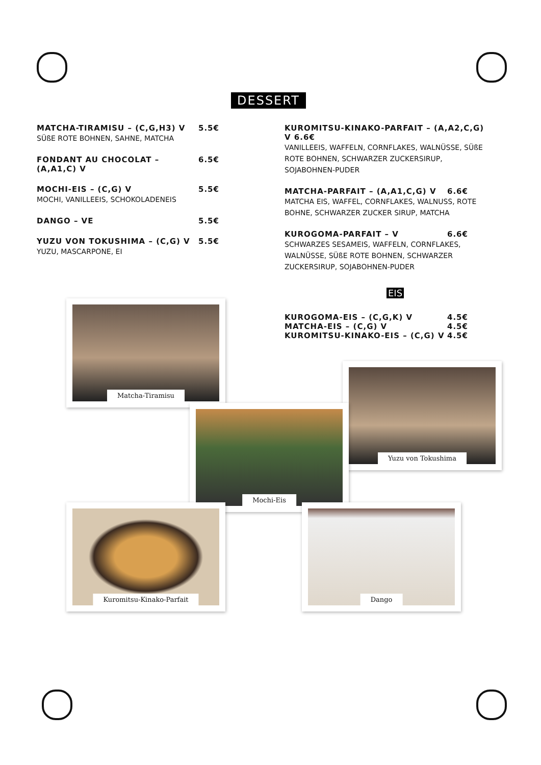DESSERT
MATCHA-TIRAMISU – (C,G,H3) V 5.5€
SÜßE ROTE BOHNEN, SAHNE, MATCHA
FONDANT AU CHOCOLAT – (A,A1,C) V 6.5€
MOCHI-EIS – (C,G) V 5.5€
MOCHI, VANILLEEIS, SCHOKOLADENEIS
DANGO – VE 5.5€
YUZU VON TOKUSHIMA – (C,G) V 5.5€
YUZU, MASCARPONE, EI
KUROMITSU-KINAKO-PARFAIT – (A,A2,C,G) V 6.6€
VANILLEEIS, WAFFELN, CORNFLAKES, WALNÜSSE, SÜßE ROTE BOHNEN, SCHWARZER ZUCKERSIRUP, SOJABOHNEN-PUDER
MATCHA-PARFAIT – (A,A1,C,G) V 6.6€
MATCHA EIS, WAFFEL, CORNFLAKES, WALNUSS, ROTE BOHNE, SCHWARZER ZUCKER SIRUP, MATCHA
KUROGOMA-PARFAIT – V 6.6€
SCHWARZES SESAMEIS, WAFFELN, CORNFLAKES, WALNÜSSE, SÜßE ROTE BOHNEN, SCHWARZER ZUCKERSIRUP, SOJABOHNEN-PUDER
EIS
KUROGOMA-EIS – (C,G,K) V 4.5€
MATCHA-EIS – (C,G) V 4.5€
KUROMITSU-KINAKO-EIS – (C,G) V 4.5€
Matcha-Tiramisu
Yuzu von Tokushima
Mochi-Eis
Kuromitsu-Kinako-Parfait Dango